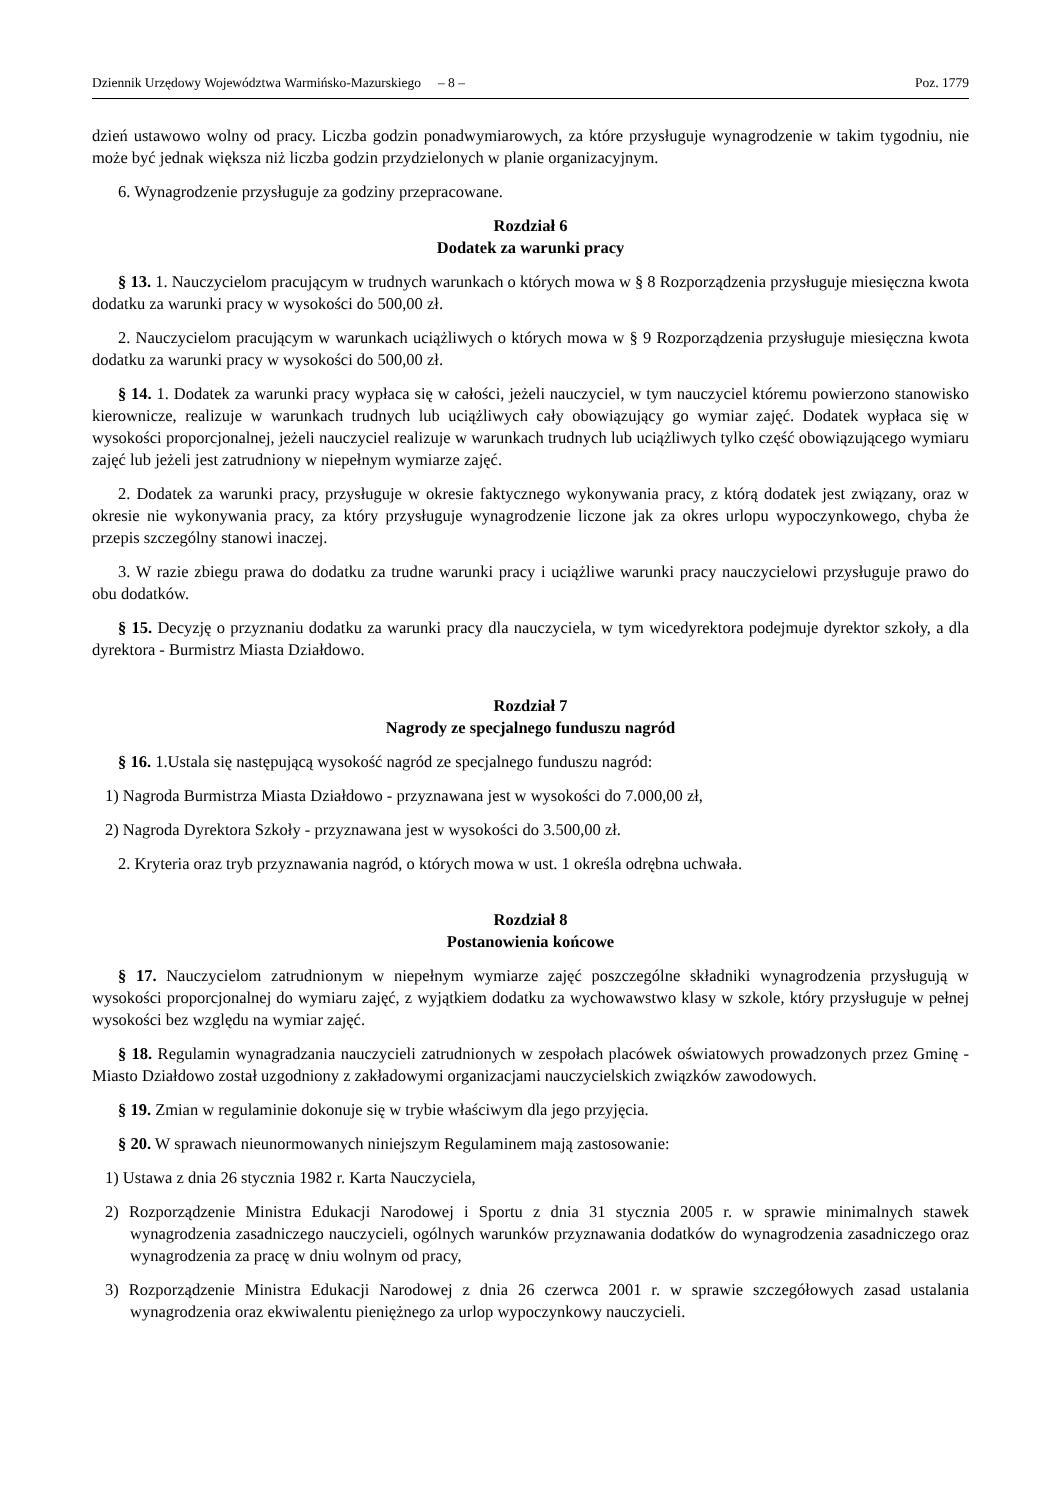Dziennik Urzędowy Województwa Warmińsko-Mazurskiego – 8 – Poz. 1779
dzień ustawowo wolny od pracy. Liczba godzin ponadwymiarowych, za które przysługuje wynagrodzenie w takim tygodniu, nie może być jednak większa niż liczba godzin przydzielonych w planie organizacyjnym.
6. Wynagrodzenie przysługuje za godziny przepracowane.
Rozdział 6
Dodatek za warunki pracy
§ 13. 1. Nauczycielom pracującym w trudnych warunkach o których mowa w § 8 Rozporządzenia przysługuje miesięczna kwota dodatku za warunki pracy w wysokości do 500,00 zł.
2. Nauczycielom pracującym w warunkach uciążliwych o których mowa w § 9 Rozporządzenia przysługuje miesięczna kwota dodatku za warunki pracy w wysokości do 500,00 zł.
§ 14. 1. Dodatek za warunki pracy wypłaca się w całości, jeżeli nauczyciel, w tym nauczyciel któremu powierzono stanowisko kierownicze, realizuje w warunkach trudnych lub uciążliwych cały obowiązujący go wymiar zajęć. Dodatek wypłaca się w wysokości proporcjonalnej, jeżeli nauczyciel realizuje w warunkach trudnych lub uciążliwych tylko część obowiązującego wymiaru zajęć lub jeżeli jest zatrudniony w niepełnym wymiarze zajęć.
2. Dodatek za warunki pracy, przysługuje w okresie faktycznego wykonywania pracy, z którą dodatek jest związany, oraz w okresie nie wykonywania pracy, za który przysługuje wynagrodzenie liczone jak za okres urlopu wypoczynkowego, chyba że przepis szczególny stanowi inaczej.
3. W razie zbiegu prawa do dodatku za trudne warunki pracy i uciążliwe warunki pracy nauczycielowi przysługuje prawo do obu dodatków.
§ 15. Decyzję o przyznaniu dodatku za warunki pracy dla nauczyciela, w tym wicedyrektora podejmuje dyrektor szkoły, a dla dyrektora - Burmistrz Miasta Działdowo.
Rozdział 7
Nagrody ze specjalnego funduszu nagród
§ 16. 1.Ustala się następującą wysokość nagród ze specjalnego funduszu nagród:
1) Nagroda Burmistrza Miasta Działdowo - przyznawana jest w wysokości do 7.000,00 zł,
2) Nagroda Dyrektora Szkoły - przyznawana jest w wysokości do 3.500,00 zł.
2. Kryteria oraz tryb przyznawania nagród, o których mowa w ust. 1 określa odrębna uchwała.
Rozdział 8
Postanowienia końcowe
§ 17. Nauczycielom zatrudnionym w niepełnym wymiarze zajęć poszczególne składniki wynagrodzenia przysługują w wysokości proporcjonalnej do wymiaru zajęć, z wyjątkiem dodatku za wychowawstwo klasy w szkole, który przysługuje w pełnej wysokości bez względu na wymiar zajęć.
§ 18. Regulamin wynagradzania nauczycieli zatrudnionych w zespołach placówek oświatowych prowadzonych przez Gminę - Miasto Działdowo został uzgodniony z zakładowymi organizacjami nauczycielskich związków zawodowych.
§ 19. Zmian w regulaminie dokonuje się w trybie właściwym dla jego przyjęcia.
§ 20. W sprawach nieunormowanych niniejszym Regulaminem mają zastosowanie:
1) Ustawa z dnia 26 stycznia 1982 r. Karta Nauczyciela,
2) Rozporządzenie Ministra Edukacji Narodowej i Sportu z dnia 31 stycznia 2005 r. w sprawie minimalnych stawek wynagrodzenia zasadniczego nauczycieli, ogólnych warunków przyznawania dodatków do wynagrodzenia zasadniczego oraz wynagrodzenia za pracę w dniu wolnym od pracy,
3) Rozporządzenie Ministra Edukacji Narodowej z dnia 26 czerwca 2001 r. w sprawie szczegółowych zasad ustalania wynagrodzenia oraz ekwiwalentu pieniężnego za urlop wypoczynkowy nauczycieli.